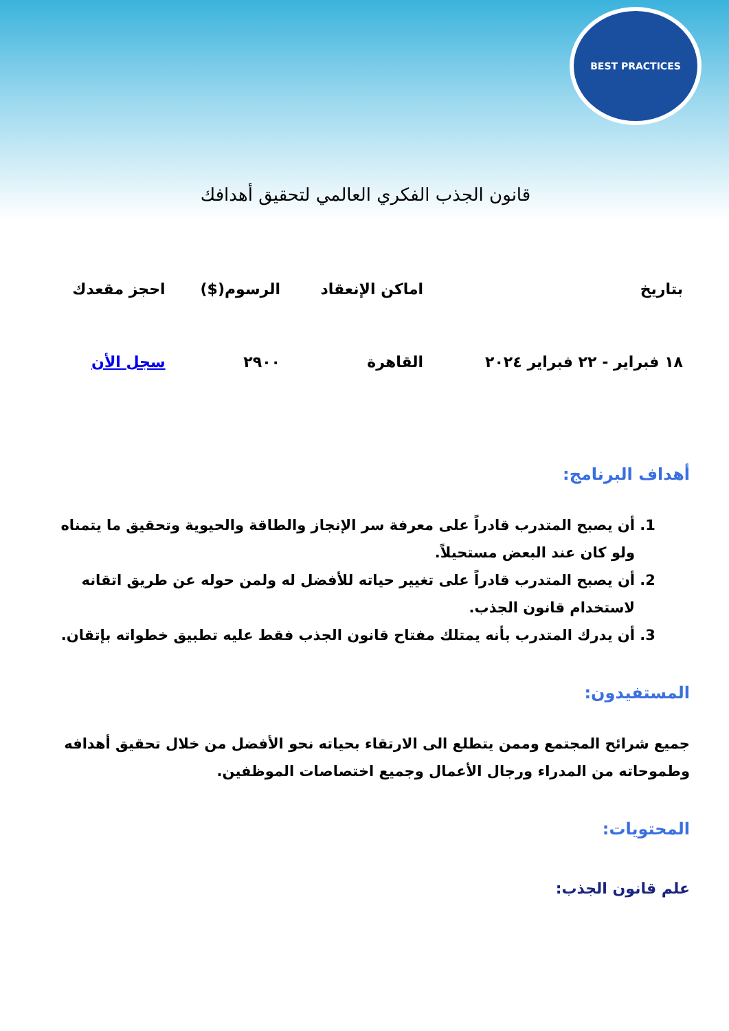BEST PRACTICES
قانون الجذب الفكري العالمي لتحقيق أهدافك
| بتاريخ | اماكن الإنعقاد | الرسوم($) | احجز مقعدك |
| --- | --- | --- | --- |
| ١٨ فبراير - ٢٢ فبراير ٢٠٢٤ | القاهرة | ٢٩٠٠ | سجل الأن |
أهداف البرنامج:
1. أن يصبح المتدرب قادراً على معرفة سر الإنجاز والطاقة والحيوية وتحقيق ما يتمناه ولو كان عند البعض مستحيلاً.
2. أن يصبح المتدرب قادراً على تغيير حياته للأفضل له ولمن حوله عن طريق اتقانه لاستخدام قانون الجذب.
3. أن يدرك المتدرب بأنه يمتلك مفتاح قانون الجذب فقط عليه تطبيق خطواته بإتقان.
المستفيدون:
جميع شرائح المجتمع وممن يتطلع الى الارتقاء بحياته نحو الأفضل من خلال تحقيق أهدافه وطموحاته من المدراء ورجال الأعمال وجميع اختصاصات الموظفين.
المحتويات:
علم قانون الجذب: